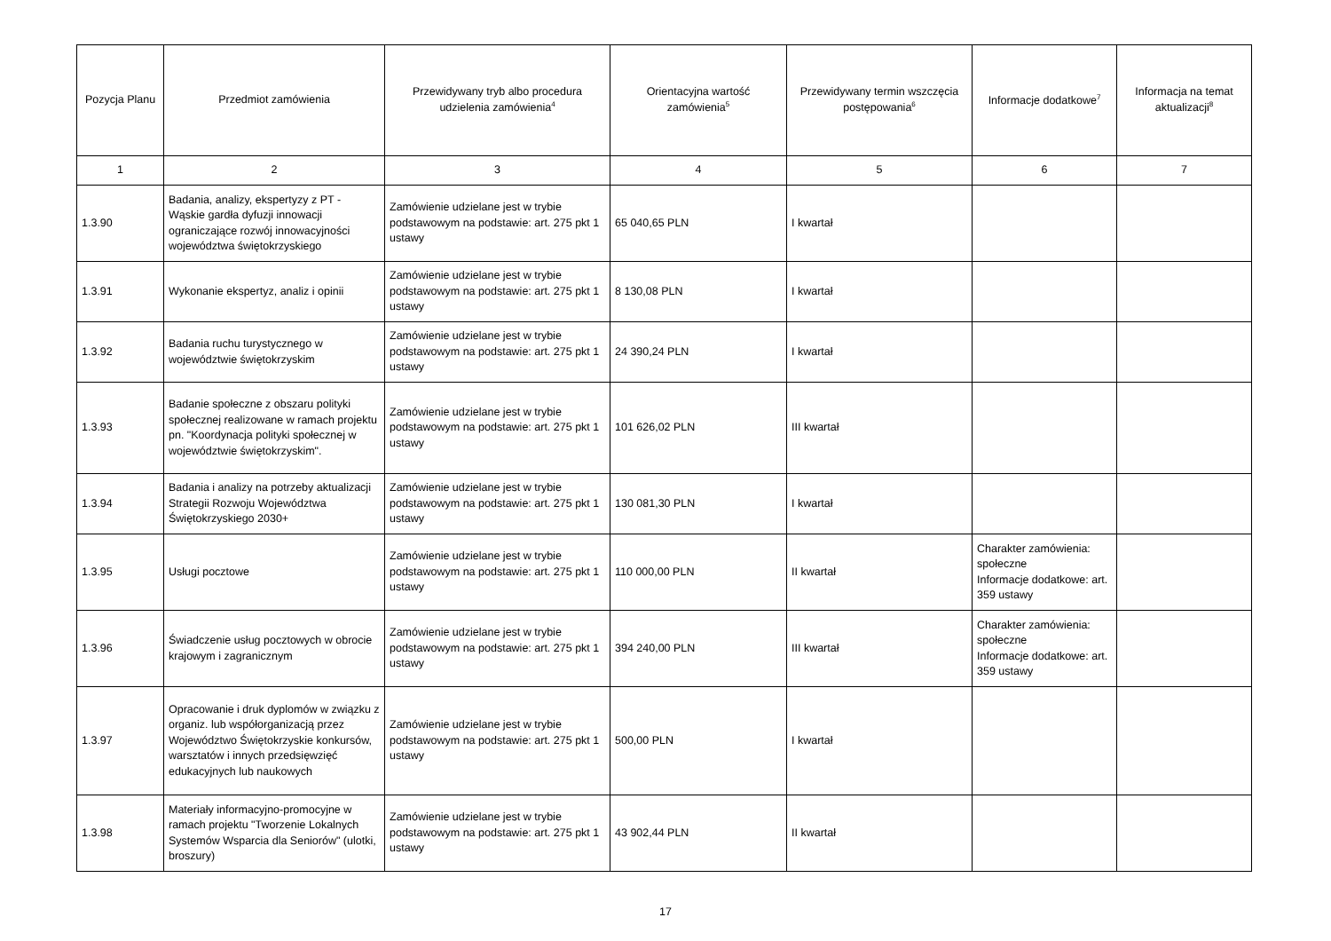| Pozycja Planu | Przedmiot zamówienia | Przewidywany tryb albo procedura udzielenia zamówienia<sup>4</sup> | Orientacyjna wartość zamówienia<sup>5</sup> | Przewidywany termin wszczęcia postępowania<sup>6</sup> | Informacje dodatkowe<sup>7</sup> | Informacja na temat aktualizacji<sup>8</sup> |
| --- | --- | --- | --- | --- | --- | --- |
| 1 | 2 | 3 | 4 | 5 | 6 | 7 |
| 1.3.90 | Badania, analizy, ekspertyzy z PT - Wąskie gardła dyfuzji innowacji ograniczające rozwój innowacyjności województwa świętokrzyskiego | Zamówienie udzielane jest w trybie podstawowym na podstawie: art. 275 pkt 1 ustawy | 65 040,65 PLN | I kwartał | | |
| 1.3.91 | Wykonanie ekspertyz, analiz i opinii | Zamówienie udzielane jest w trybie podstawowym na podstawie: art. 275 pkt 1 ustawy | 8 130,08 PLN | I kwartał | | |
| 1.3.92 | Badania ruchu turystycznego w województwie świętokrzyskim | Zamówienie udzielane jest w trybie podstawowym na podstawie: art. 275 pkt 1 ustawy | 24 390,24 PLN | I kwartał | | |
| 1.3.93 | Badanie społeczne z obszaru polityki społecznej realizowane w ramach projektu pn. "Koordynacja polityki społecznej w województwie świętokrzyskim". | Zamówienie udzielane jest w trybie podstawowym na podstawie: art. 275 pkt 1 ustawy | 101 626,02 PLN | III kwartał | | |
| 1.3.94 | Badania i analizy na potrzeby aktualizacji Strategii Rozwoju Województwa Świętokrzyskiego 2030+ | Zamówienie udzielane jest w trybie podstawowym na podstawie: art. 275 pkt 1 ustawy | 130 081,30 PLN | I kwartał | | |
| 1.3.95 | Usługi pocztowe | Zamówienie udzielane jest w trybie podstawowym na podstawie: art. 275 pkt 1 ustawy | 110 000,00 PLN | II kwartał | Charakter zamówienia: społeczne Informacje dodatkowe: art. 359 ustawy | |
| 1.3.96 | Świadczenie usług pocztowych w obrocie krajowym i zagranicznym | Zamówienie udzielane jest w trybie podstawowym na podstawie: art. 275 pkt 1 ustawy | 394 240,00 PLN | III kwartał | Charakter zamówienia: społeczne Informacje dodatkowe: art. 359 ustawy | |
| 1.3.97 | Opracowanie i druk dyplomów w związku z organiz. lub współorganizacją przez Województwo Świętokrzyskie konkursów, warsztatów i innych przedsięwzięć edukacyjnych lub naukowych | Zamówienie udzielane jest w trybie podstawowym na podstawie: art. 275 pkt 1 ustawy | 500,00 PLN | I kwartał | | |
| 1.3.98 | Materiały informacyjno-promocyjne w ramach projektu "Tworzenie Lokalnych Systemów Wsparcia dla Seniorów" (ulotki, broszury) | Zamówienie udzielane jest w trybie podstawowym na podstawie: art. 275 pkt 1 ustawy | 43 902,44 PLN | II kwartał | | |
17